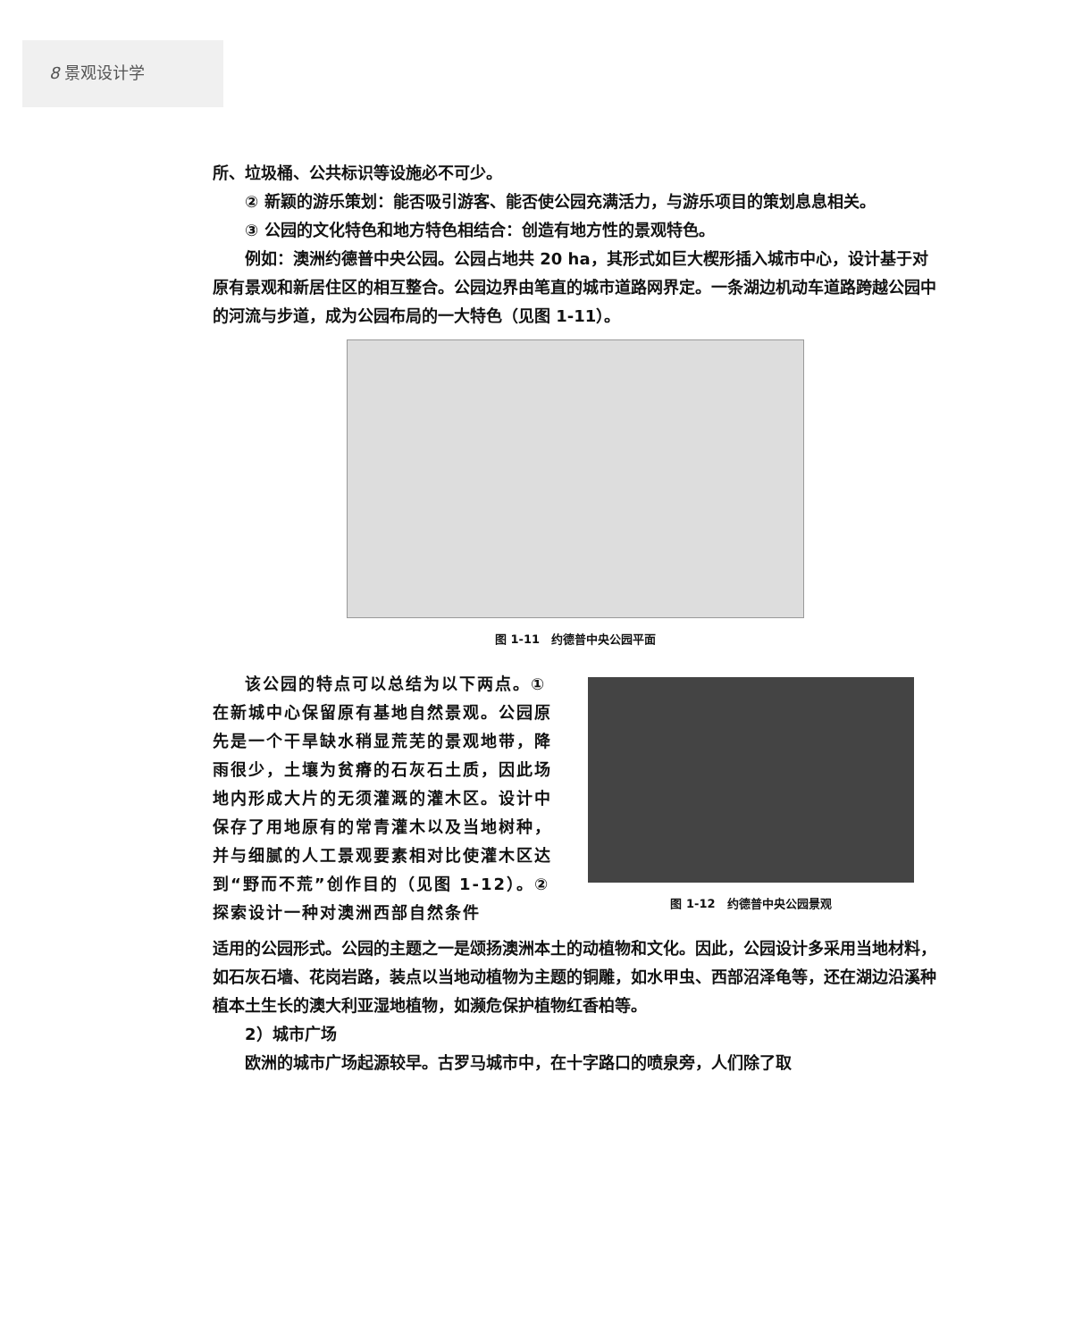8 景观设计学
所、垃圾桶、公共标识等设施必不可少。
② 新颖的游乐策划：能否吸引游客、能否使公园充满活力，与游乐项目的策划息息相关。
③ 公园的文化特色和地方特色相结合：创造有地方性的景观特色。
例如：澳洲约德普中央公园。公园占地共 20 ha，其形式如巨大楔形插入城市中心，设计基于对原有景观和新居住区的相互整合。公园边界由笔直的城市道路网界定。一条湖边机动车道路跨越公园中的河流与步道，成为公园布局的一大特色（见图 1-11）。
图 1-11　约德普中央公园平面
该公园的特点可以总结为以下两点。① 在新城中心保留原有基地自然景观。公园原先是一个干旱缺水稍显荒芜的景观地带，降雨很少，土壤为贫瘠的石灰石土质，因此场地内形成大片的无须灌溉的灌木区。设计中保存了用地原有的常青灌木以及当地树种，并与细腻的人工景观要素相对比使灌木区达到“野而不荒”创作目的（见图 1-12）。② 探索设计一种对澳洲西部自然条件
图 1-12　约德普中央公园景观
适用的公园形式。公园的主题之一是颂扬澳洲本土的动植物和文化。因此，公园设计多采用当地材料，如石灰石墙、花岗岩路，装点以当地动植物为主题的铜雕，如水甲虫、西部沼泽龟等，还在湖边沿溪种植本土生长的澳大利亚湿地植物，如濒危保护植物红香柏等。
2）城市广场
欧洲的城市广场起源较早。古罗马城市中，在十字路口的喷泉旁，人们除了取